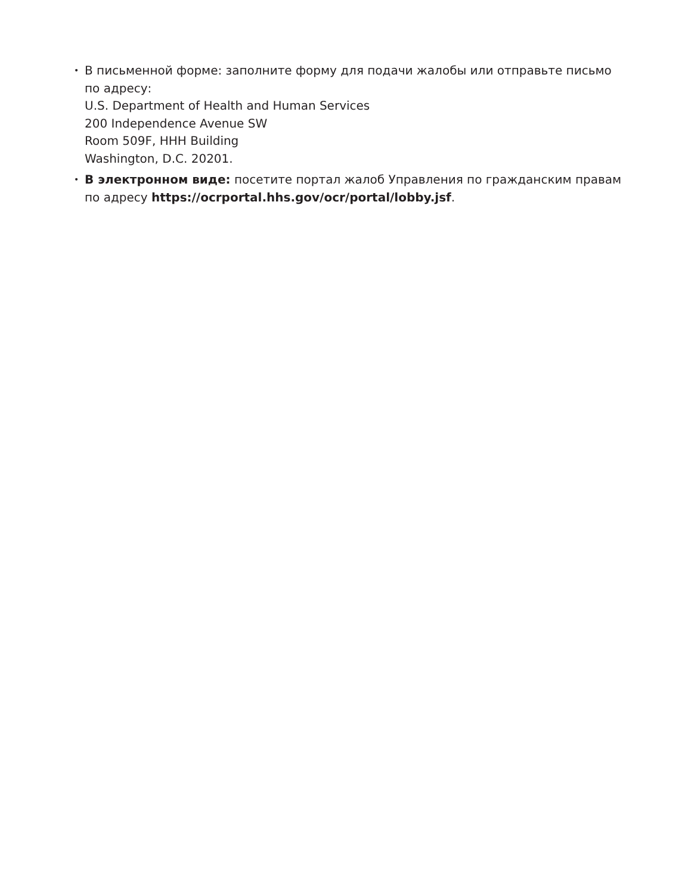•
В письменной форме: заполните форму для подачи жалобы или отправьте письмо по адресу:
U.S. Department of Health and Human Services
200 Independence Avenue SW
Room 509F, HHH Building
Washington, D.C. 20201.
•
В электронном виде: посетите портал жалоб Управления по гражданским правам по адресу https://ocrportal.hhs.gov/ocr/portal/lobby.jsf.